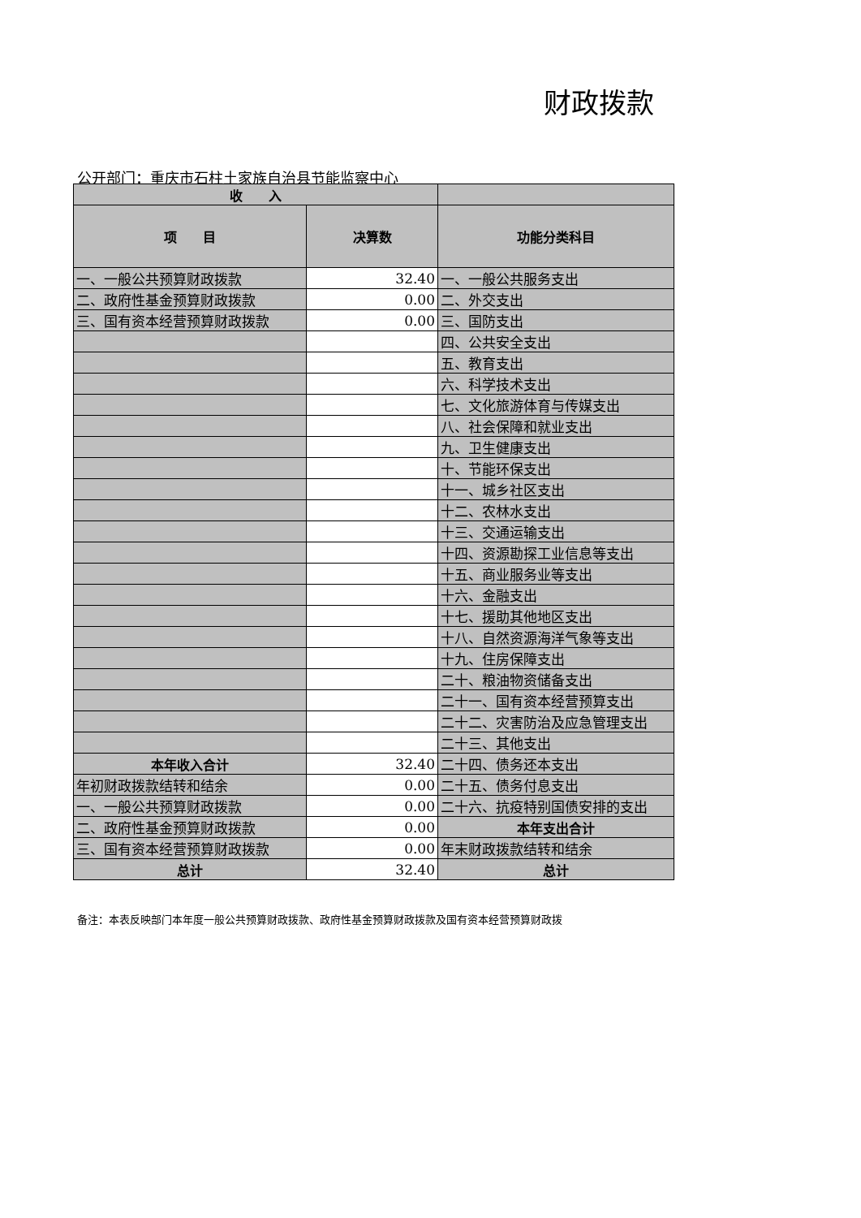财政拨款
公开部门：重庆市石柱土家族自治县节能监察中心
| 收 入 | | |
| --- | --- | --- |
| 项 目 | 决算数 | 功能分类科目 |
| 一、一般公共预算财政拨款 | 32.40 | 一、一般公共服务支出 |
| 二、政府性基金预算财政拨款 | 0.00 | 二、外交支出 |
| 三、国有资本经营预算财政拨款 | 0.00 | 三、国防支出 |
| | | 四、公共安全支出 |
| | | 五、教育支出 |
| | | 六、科学技术支出 |
| | | 七、文化旅游体育与传媒支出 |
| | | 八、社会保障和就业支出 |
| | | 九、卫生健康支出 |
| | | 十、节能环保支出 |
| | | 十一、城乡社区支出 |
| | | 十二、农林水支出 |
| | | 十三、交通运输支出 |
| | | 十四、资源勘探工业信息等支出 |
| | | 十五、商业服务业等支出 |
| | | 十六、金融支出 |
| | | 十七、援助其他地区支出 |
| | | 十八、自然资源海洋气象等支出 |
| | | 十九、住房保障支出 |
| | | 二十、粮油物资储备支出 |
| | | 二十一、国有资本经营预算支出 |
| | | 二十二、灾害防治及应急管理支出 |
| | | 二十三、其他支出 |
| 本年收入合计 | 32.40 | 二十四、债务还本支出 |
| 年初财政拨款结转和结余 | 0.00 | 二十五、债务付息支出 |
| 一、一般公共预算财政拨款 | 0.00 | 二十六、抗疫特别国债安排的支出 |
| 二、政府性基金预算财政拨款 | 0.00 | 本年支出合计 |
| 三、国有资本经营预算财政拨款 | 0.00 | 年末财政拨款结转和结余 |
| 总计 | 32.40 | 总计 |
备注：本表反映部门本年度一般公共预算财政拨款、政府性基金预算财政拨款及国有资本经营预算财政拨